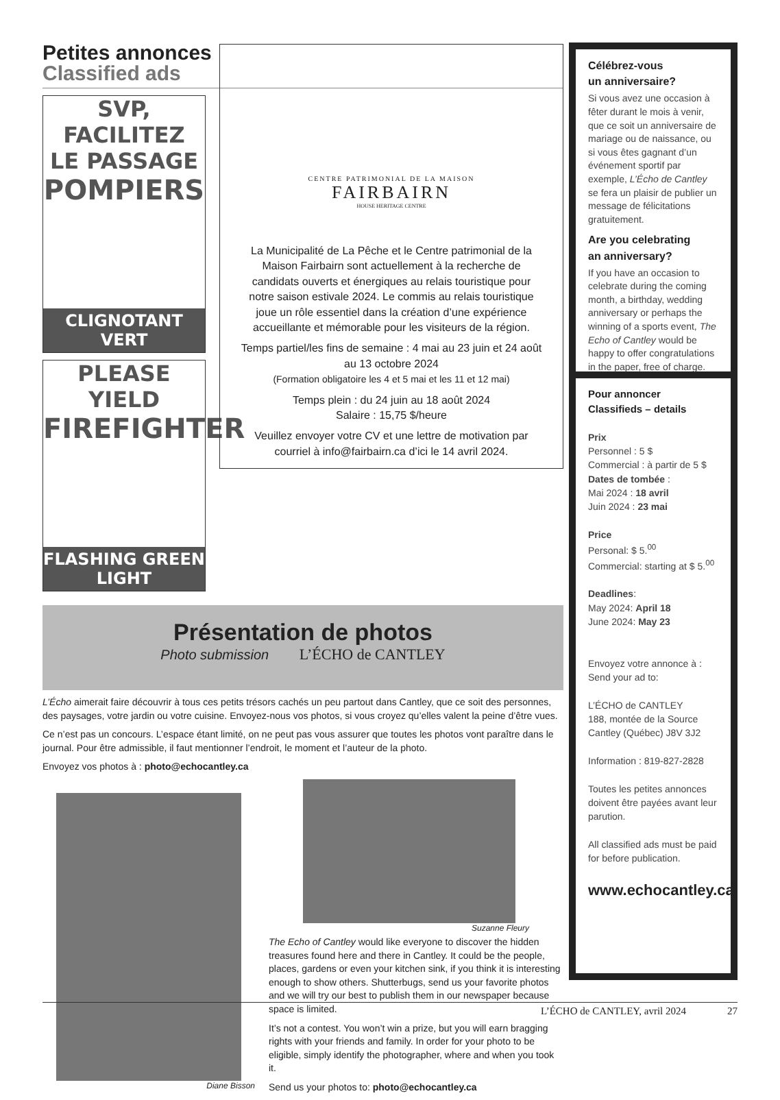Petites annonces
Classified ads
SVP, FACILITEZ
LE PASSAGE
POMPIERS
CLIGNOTANT VERT
PLEASE
YIELD
FIREFIGHTER
FLASHING GREEN LIGHT
CENTRE PATRIMONIAL DE LA MAISON
FAIRBAIRN
HOUSE HERITAGE CENTRE
La Municipalité de La Pêche et le Centre patrimonial de la Maison Fairbairn sont actuellement à la recherche de candidats ouverts et énergiques au relais touristique pour notre saison estivale 2024. Le commis au relais touristique joue un rôle essentiel dans la création d’une expérience accueillante et mémorable pour les visiteurs de la région.
Temps partiel/les fins de semaine : 4 mai au 23 juin et 24 août au 13 octobre 2024
(Formation obligatoire les 4 et 5 mai et les 11 et 12 mai)
Temps plein : du 24 juin au 18 août 2024
Salaire : 15,75 $/heure
Veuillez envoyer votre CV et une lettre de motivation par courriel à info@fairbairn.ca d’ici le 14 avril 2024.
Présentation de photos
Photo submission L’ÉCHO de CANTLEY
L’Écho aimerait faire découvrir à tous ces petits trésors cachés un peu partout dans Cantley, que ce soit des personnes, des paysages, votre jardin ou votre cuisine. Envoyez-nous vos photos, si vous croyez qu’elles valent la peine d’être vues.
Ce n’est pas un concours. L’espace étant limité, on ne peut pas vous assurer que toutes les photos vont paraître dans le journal. Pour être admissible, il faut mentionner l’endroit, le moment et l’auteur de la photo.
Envoyez vos photos à : photo@echocantley.ca
Diane Bisson Suzanne Fleury
The Echo of Cantley would like everyone to discover the hidden treasures found here and there in Cantley. It could be the people, places, gardens or even your kitchen sink, if you think it is interesting enough to show others. Shutterbugs, send us your favorite photos and we will try our best to publish them in our newspaper because space is limited.
It’s not a contest. You won’t win a prize, but you will earn bragging rights with your friends and family. In order for your photo to be eligible, simply identify the photographer, where and when you took it.
Send us your photos to: photo@echocantley.ca
Célébrez-vous
un anniversaire?
Si vous avez une occasion à fêter durant le mois à venir, que ce soit un anniversaire de mariage ou de naissance, ou si vous êtes gagnant d’un événement sportif par exemple, L’Écho de Cantley se fera un plaisir de publier un message de félicitations gratuitement.
Are you celebrating
an anniversary?
If you have an occasion to celebrate during the coming month, a birthday, wedding anniversary or perhaps the winning of a sports event, The Echo of Cantley would be happy to offer congratulations in the paper, free of charge.
Pour annoncer
Classifieds – details
Prix
Personnel : 5 $
Commercial : à partir de 5 $
Dates de tombée :
Mai 2024 : 18 avril
Juin 2024 : 23 mai
Price
Personal: $ 5.<sup>00</sup>
Commercial: starting at $ 5.<sup>00</sup>
Deadlines:
May 2024: April 18
June 2024: May 23
Envoyez votre annonce à :
Send your ad to:
L’ÉCHO de CANTLEY
188, montée de la Source
Cantley (Québec) J8V 3J2
Information : 819-827-2828
Toutes les petites annonces doivent être payées avant leur parution.
All classified ads must be paid for before publication.
www.echocantley.ca
L’ÉCHO de CANTLEY, avril 2024 27